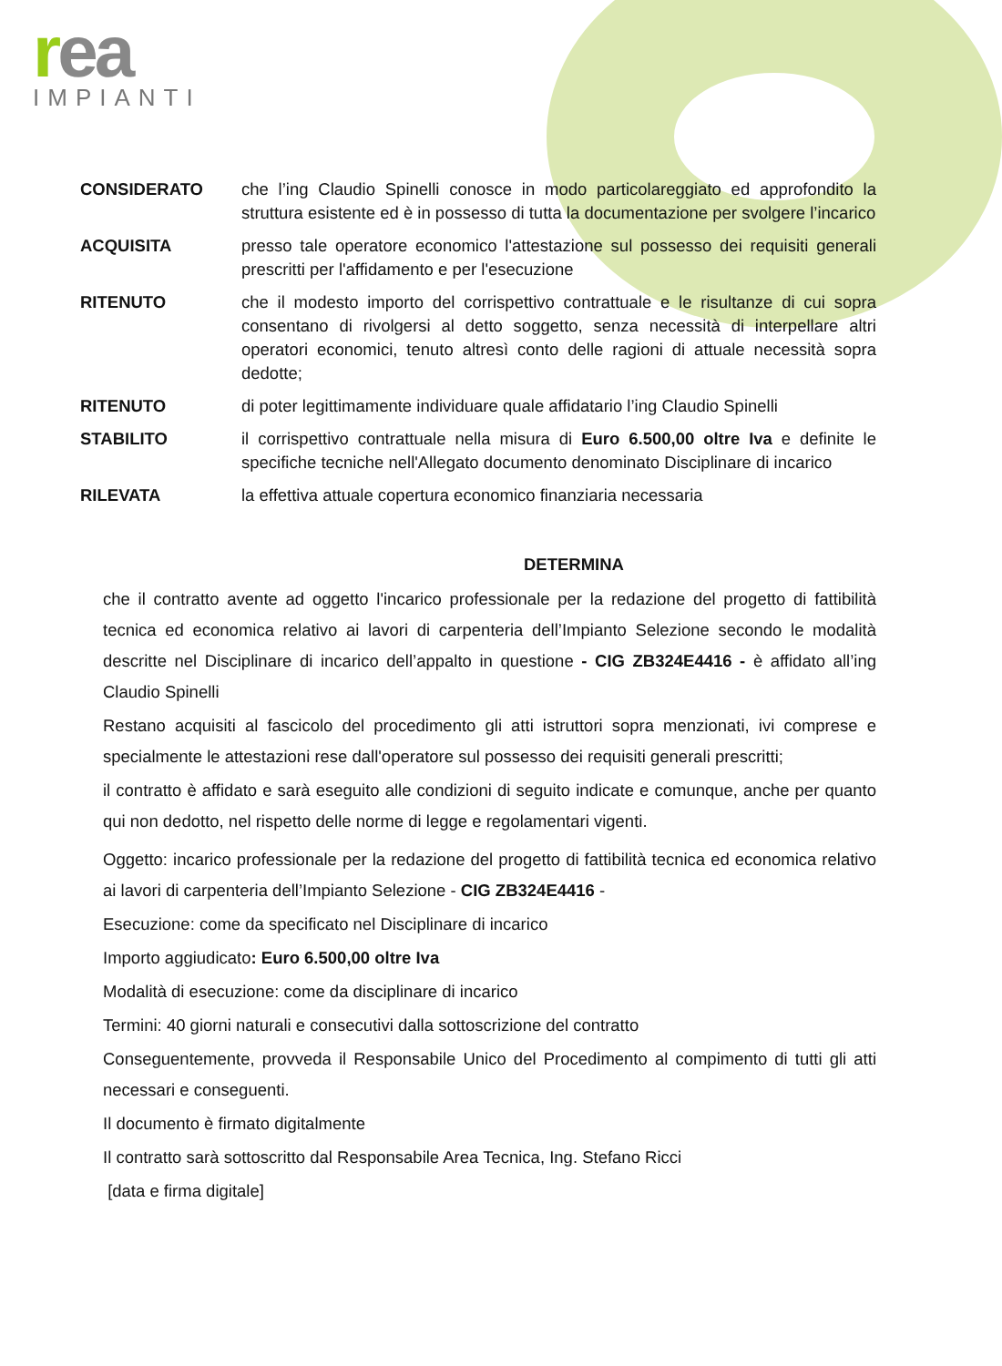rea
IMPIANTI
CONSIDERATO che l’ing Claudio Spinelli conosce in modo particolareggiato ed approfondito la struttura esistente ed è in possesso di tutta la documentazione per svolgere l’incarico
ACQUISITA presso tale operatore economico l'attestazione sul possesso dei requisiti generali prescritti per l'affidamento e per l'esecuzione
RITENUTO che il modesto importo del corrispettivo contrattuale e le risultanze di cui sopra consentano di rivolgersi al detto soggetto, senza necessità di interpellare altri operatori economici, tenuto altresì conto delle ragioni di attuale necessità sopra dedotte;
RITENUTO di poter legittimamente individuare quale affidatario l’ing Claudio Spinelli
STABILITO il corrispettivo contrattuale nella misura di Euro 6.500,00 oltre Iva e definite le specifiche tecniche nell'Allegato documento denominato Disciplinare di incarico
RILEVATA la effettiva attuale copertura economico finanziaria necessaria
DETERMINA
che il contratto avente ad oggetto l'incarico professionale per la redazione del progetto di fattibilità tecnica ed economica relativo ai lavori di carpenteria dell’Impianto Selezione secondo le modalità descritte nel Disciplinare di incarico dell’appalto in questione - CIG ZB324E4416 - è affidato all’ing Claudio Spinelli
Restano acquisiti al fascicolo del procedimento gli atti istruttori sopra menzionati, ivi comprese e specialmente le attestazioni rese dall'operatore sul possesso dei requisiti generali prescritti;
il contratto è affidato e sarà eseguito alle condizioni di seguito indicate e comunque, anche per quanto qui non dedotto, nel rispetto delle norme di legge e regolamentari vigenti.
Oggetto: incarico professionale per la redazione del progetto di fattibilità tecnica ed economica relativo ai lavori di carpenteria dell’Impianto Selezione - CIG ZB324E4416 -
Esecuzione: come da specificato nel Disciplinare di incarico
Importo aggiudicato: Euro 6.500,00 oltre Iva
Modalità di esecuzione: come da disciplinare di incarico
Termini: 40 giorni naturali e consecutivi dalla sottoscrizione del contratto
Conseguentemente, provveda il Responsabile Unico del Procedimento al compimento di tutti gli atti necessari e conseguenti.
Il documento è firmato digitalmente
Il contratto sarà sottoscritto dal Responsabile Area Tecnica, Ing. Stefano Ricci
[data e firma digitale]